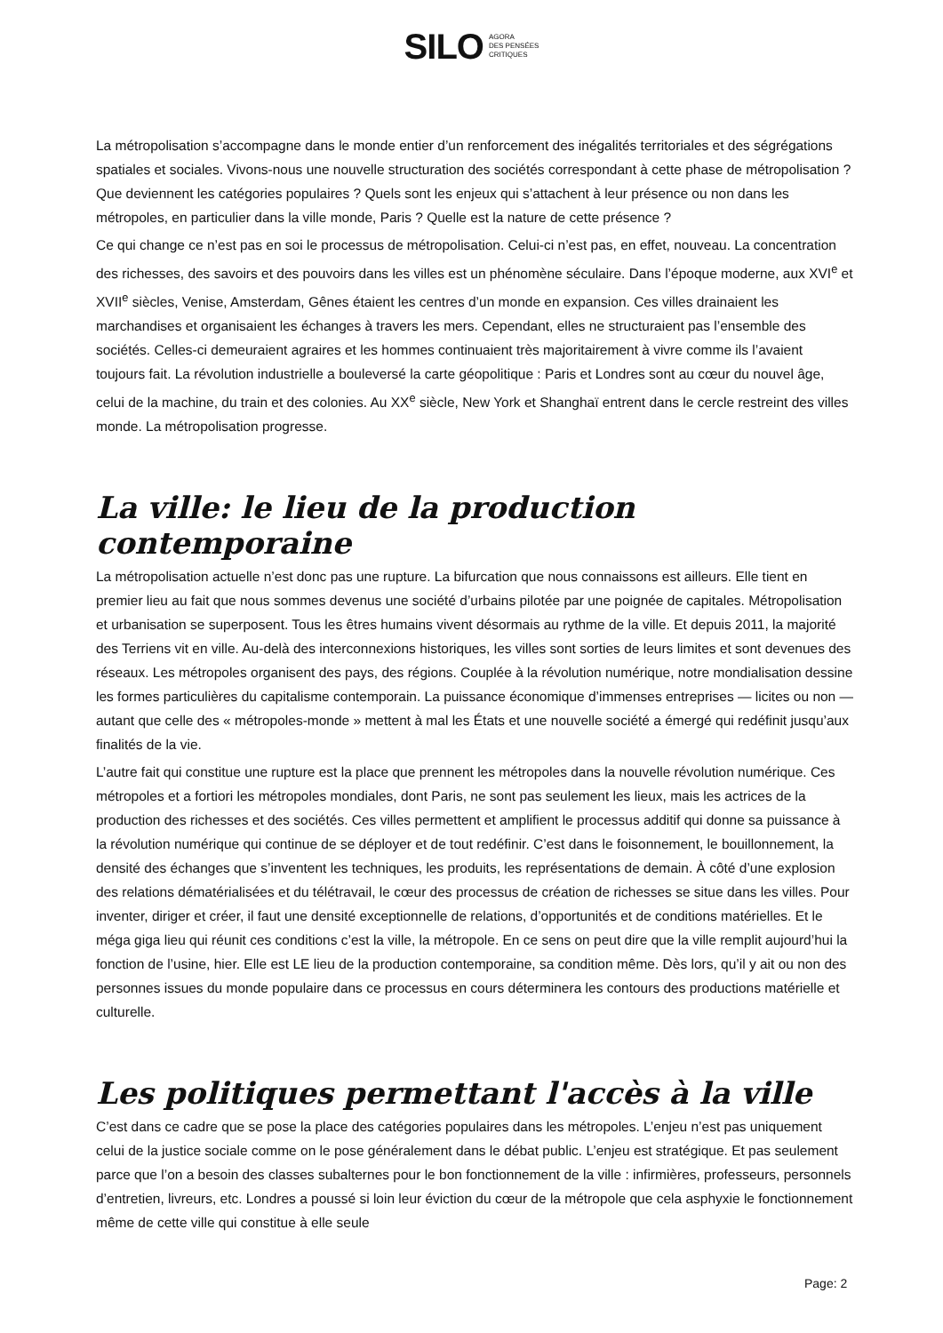SILO AGORA
DES PENSÉES
CRITIQUES
La métropolisation s’accompagne dans le monde entier d’un renforcement des inégalités territoriales et des ségrégations spatiales et sociales. Vivons-nous une nouvelle structuration des sociétés correspondant à cette phase de métropolisation ? Que deviennent les catégories populaires ? Quels sont les enjeux qui s’attachent à leur présence ou non dans les métropoles, en particulier dans la ville monde, Paris ? Quelle est la nature de cette présence ?
Ce qui change ce n’est pas en soi le processus de métropolisation. Celui-ci n’est pas, en effet, nouveau. La concentration des richesses, des savoirs et des pouvoirs dans les villes est un phénomène séculaire. Dans l’époque moderne, aux XVI<sup>e</sup> et XVII<sup>e</sup> siècles, Venise, Amsterdam, Gênes étaient les centres d’un monde en expansion. Ces villes drainaient les marchandises et organisaient les échanges à travers les mers. Cependant, elles ne structuraient pas l’ensemble des sociétés. Celles-ci demeuraient agraires et les hommes continuaient très majoritairement à vivre comme ils l’avaient toujours fait. La révolution industrielle a bouleversé la carte géopolitique : Paris et Londres sont au cœur du nouvel âge, celui de la machine, du train et des colonies. Au XX<sup>e</sup> siècle, New York et Shanghaï entrent dans le cercle restreint des villes monde. La métropolisation progresse.
La ville: le lieu de la production contemporaine
La métropolisation actuelle n’est donc pas une rupture. La bifurcation que nous connaissons est ailleurs. Elle tient en premier lieu au fait que nous sommes devenus une société d’urbains pilotée par une poignée de capitales. Métropolisation et urbanisation se superposent. Tous les êtres humains vivent désormais au rythme de la ville. Et depuis 2011, la majorité des Terriens vit en ville. Au-delà des interconnexions historiques, les villes sont sorties de leurs limites et sont devenues des réseaux. Les métropoles organisent des pays, des régions. Couplée à la révolution numérique, notre mondialisation dessine les formes particulières du capitalisme contemporain. La puissance économique d’immenses entreprises — licites ou non — autant que celle des « métropoles-monde » mettent à mal les États et une nouvelle société a émergé qui redéfinit jusqu’aux finalités de la vie.
L’autre fait qui constitue une rupture est la place que prennent les métropoles dans la nouvelle révolution numérique. Ces métropoles et a fortiori les métropoles mondiales, dont Paris, ne sont pas seulement les lieux, mais les actrices de la production des richesses et des sociétés. Ces villes permettent et amplifient le processus additif qui donne sa puissance à la révolution numérique qui continue de se déployer et de tout redéfinir. C’est dans le foisonnement, le bouillonnement, la densité des échanges que s’inventent les techniques, les produits, les représentations de demain. À côté d’une explosion des relations dématérialisées et du télétravail, le cœur des processus de création de richesses se situe dans les villes. Pour inventer, diriger et créer, il faut une densité exceptionnelle de relations, d’opportunités et de conditions matérielles. Et le méga giga lieu qui réunit ces conditions c’est la ville, la métropole. En ce sens on peut dire que la ville remplit aujourd’hui la fonction de l’usine, hier. Elle est LE lieu de la production contemporaine, sa condition même. Dès lors, qu’il y ait ou non des personnes issues du monde populaire dans ce processus en cours déterminera les contours des productions matérielle et culturelle.
Les politiques permettant l'accès à la ville
C’est dans ce cadre que se pose la place des catégories populaires dans les métropoles. L’enjeu n’est pas uniquement celui de la justice sociale comme on le pose généralement dans le débat public. L’enjeu est stratégique. Et pas seulement parce que l’on a besoin des classes subalternes pour le bon fonctionnement de la ville : infirmières, professeurs, personnels d’entretien, livreurs, etc. Londres a poussé si loin leur éviction du cœur de la métropole que cela asphyxie le fonctionnement même de cette ville qui constitue à elle seule
Page: 2